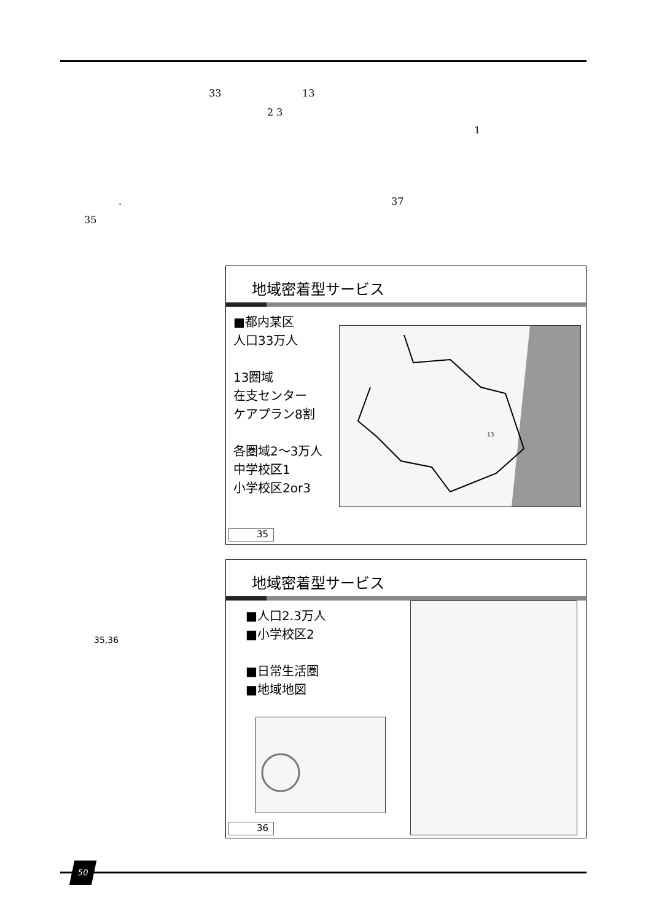33 13
2 3
1
. 37
35
地域密着型サービス
■都内某区
人口33万人
13圏域
在支センター
ケアプラン8割
各圏域2～3万人
中学校区1
小学校区2or3
13
35
地域密着型サービス
■人口2.3万人
■小学校区2
■日常生活圏
■地域地図
36
35,36
50